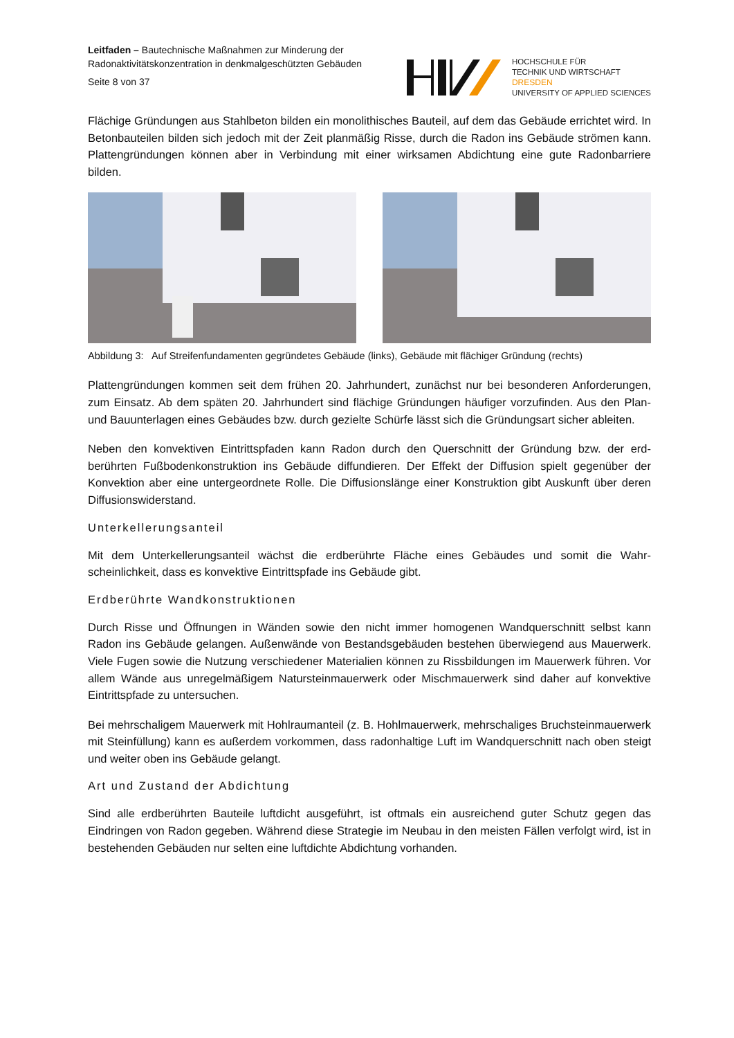Leitfaden – Bautechnische Maßnahmen zur Minderung der
Radonaktivitätskonzentration in denkmalgeschützten Gebäuden
Seite 8 von 37
HOCHSCHULE FÜR
TECHNIK UND WIRTSCHAFT
DRESDEN
UNIVERSITY OF APPLIED SCIENCES
Flächige Gründungen aus Stahlbeton bilden ein monolithisches Bauteil, auf dem das Gebäude errichtet wird. In Betonbauteilen bilden sich jedoch mit der Zeit planmäßig Risse, durch die Radon ins Gebäude strömen kann. Plattengründungen können aber in Verbindung mit einer wirksamen Abdichtung eine gute Radonbarriere bilden.
Abbildung 3: Auf Streifenfundamenten gegründetes Gebäude (links), Gebäude mit flächiger Gründung (rechts)
Plattengründungen kommen seit dem frühen 20. Jahrhundert, zunächst nur bei besonderen Anforde­rungen, zum Einsatz. Ab dem späten 20. Jahrhundert sind flächige Gründungen häufiger vorzufinden. Aus den Plan- und Bauunterlagen eines Gebäudes bzw. durch gezielte Schürfe lässt sich die Grün­dungsart sicher ableiten.
Neben den konvektiven Eintrittspfaden kann Radon durch den Querschnitt der Gründung bzw. der erd­berührten Fußbodenkonstruktion ins Gebäude diffundieren. Der Effekt der Diffusion spielt gegenüber der Konvektion aber eine untergeordnete Rolle. Die Diffusionslänge einer Konstruktion gibt Auskunft über deren Diffusionswiderstand.
Unterkellerungsanteil
Mit dem Unterkellerungsanteil wächst die erdberührte Fläche eines Gebäudes und somit die Wahr­scheinlichkeit, dass es konvektive Eintrittspfade ins Gebäude gibt.
Erdberührte Wandkonstruktionen
Durch Risse und Öffnungen in Wänden sowie den nicht immer homogenen Wandquerschnitt selbst kann Radon ins Gebäude gelangen. Außenwände von Bestandsgebäuden bestehen überwiegend aus Mauerwerk. Viele Fugen sowie die Nutzung verschiedener Materialien können zu Rissbildungen im Mauerwerk führen. Vor allem Wände aus unregelmäßigem Natursteinmauerwerk oder Mischmauerwerk sind daher auf konvektive Eintrittspfade zu untersuchen.
Bei mehrschaligem Mauerwerk mit Hohlraumanteil (z. B. Hohlmauerwerk, mehrschaliges Bruchstein­mauerwerk mit Steinfüllung) kann es außerdem vorkommen, dass radonhaltige Luft im Wandquerschnitt nach oben steigt und weiter oben ins Gebäude gelangt.
Art und Zustand der Abdichtung
Sind alle erdberührten Bauteile luftdicht ausgeführt, ist oftmals ein ausreichend guter Schutz gegen das Eindringen von Radon gegeben. Während diese Strategie im Neubau in den meisten Fällen verfolgt wird, ist in bestehenden Gebäuden nur selten eine luftdichte Abdichtung vorhanden.